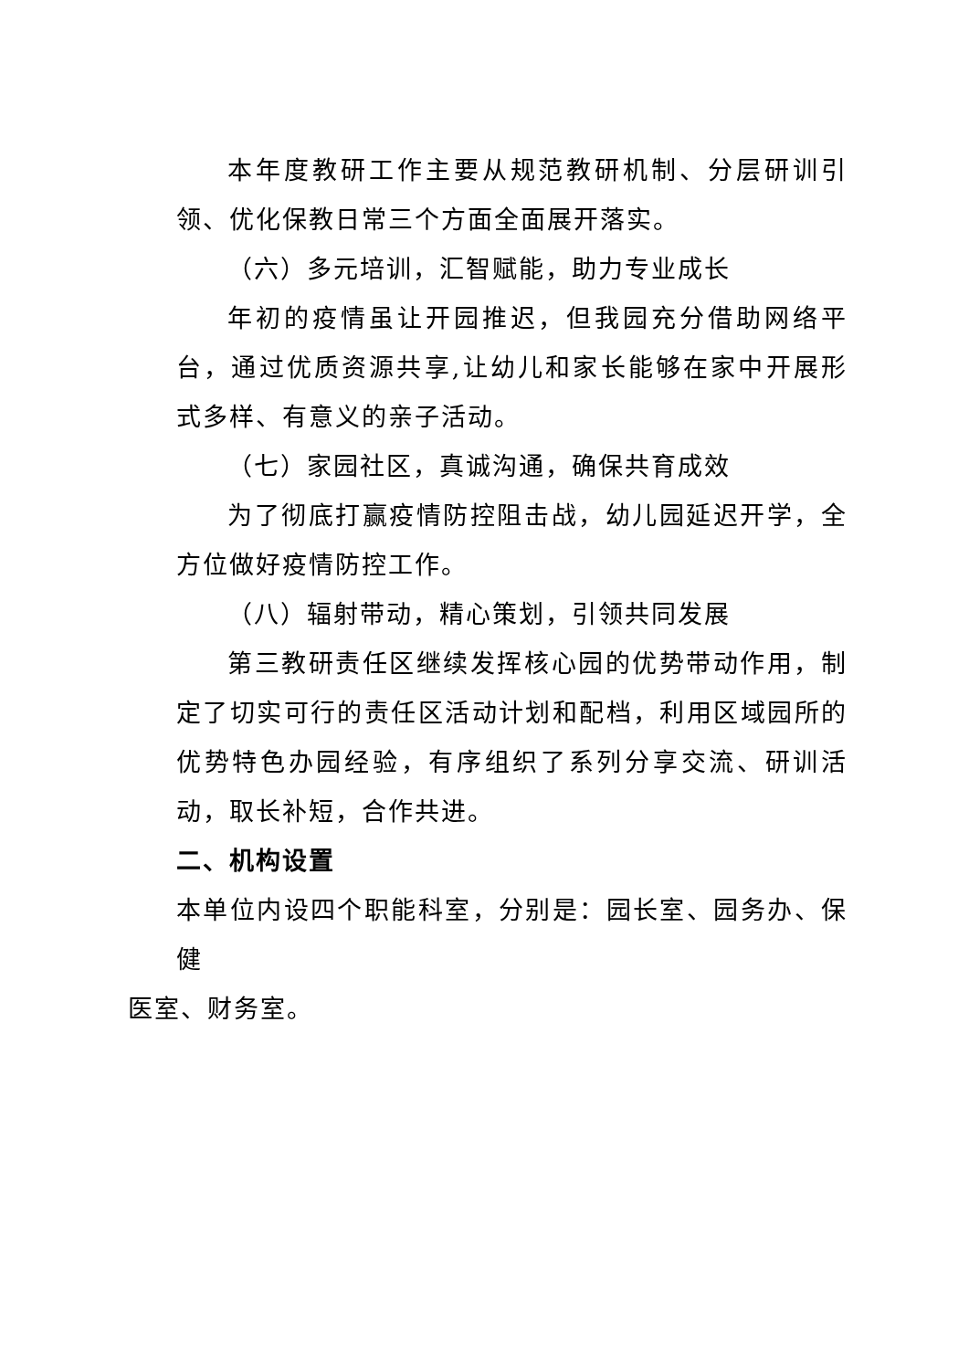本年度教研工作主要从规范教研机制、分层研训引领、优化保教日常三个方面全面展开落实。
（六）多元培训，汇智赋能，助力专业成长
年初的疫情虽让开园推迟，但我园充分借助网络平台，通过优质资源共享,让幼儿和家长能够在家中开展形式多样、有意义的亲子活动。
（七）家园社区，真诚沟通，确保共育成效
为了彻底打赢疫情防控阻击战，幼儿园延迟开学，全方位做好疫情防控工作。
（八）辐射带动，精心策划，引领共同发展
第三教研责任区继续发挥核心园的优势带动作用，制定了切实可行的责任区活动计划和配档，利用区域园所的优势特色办园经验，有序组织了系列分享交流、研训活动，取长补短，合作共进。
二、机构设置
本单位内设四个职能科室，分别是：园长室、园务办、保健
医室、财务室。